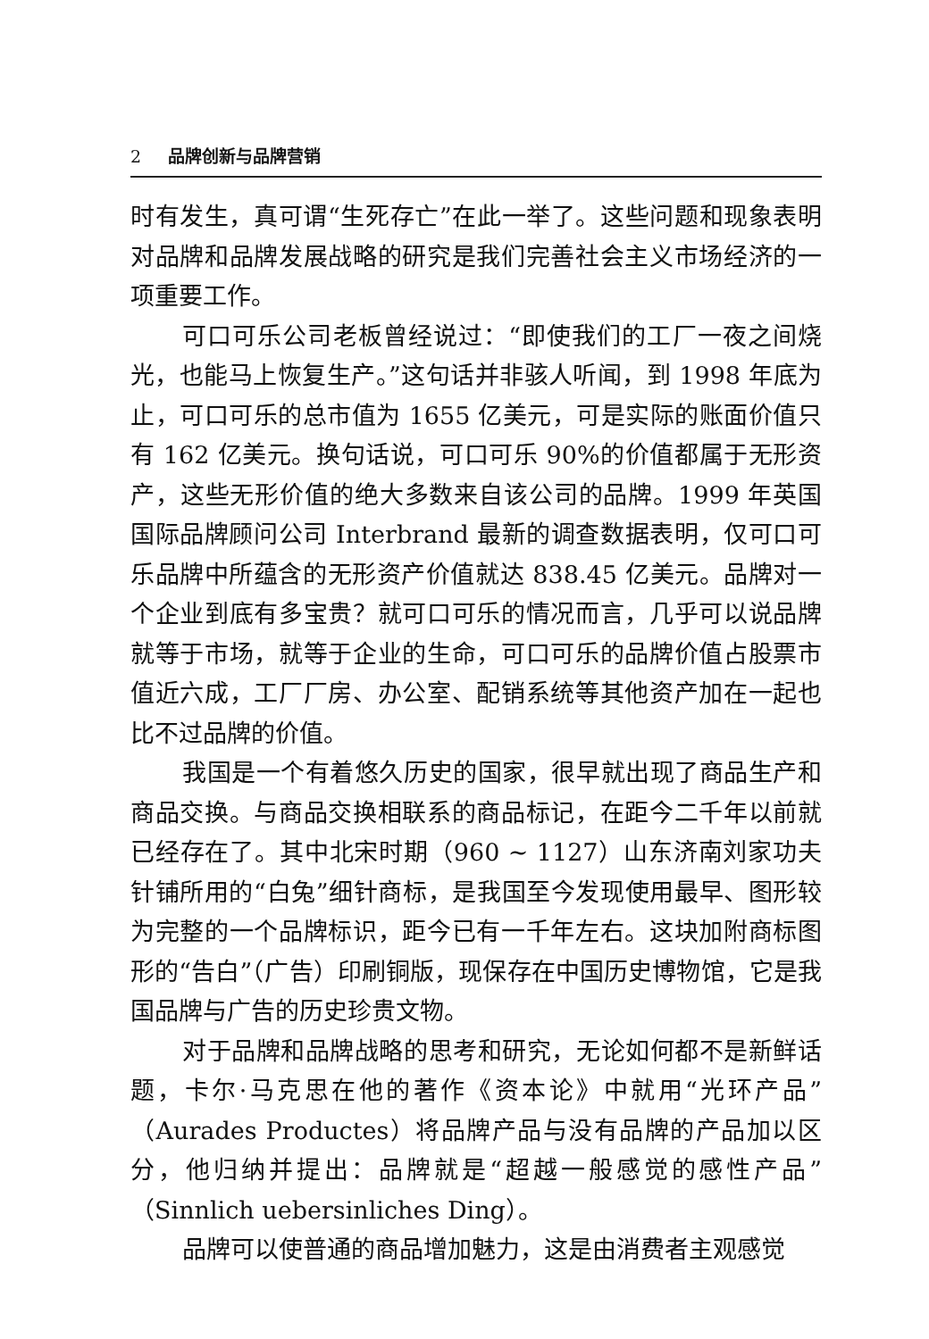2 品牌创新与品牌营销
时有发生，真可谓“生死存亡”在此一举了。这些问题和现象表明对品牌和品牌发展战略的研究是我们完善社会主义市场经济的一项重要工作。
可口可乐公司老板曾经说过：“即使我们的工厂一夜之间烧光，也能马上恢复生产。”这句话并非骇人听闻，到 1998 年底为止，可口可乐的总市值为 1655 亿美元，可是实际的账面价值只有 162 亿美元。换句话说，可口可乐 90%的价值都属于无形资产，这些无形价值的绝大多数来自该公司的品牌。1999 年英国国际品牌顾问公司 Interbrand 最新的调查数据表明，仅可口可乐品牌中所蕴含的无形资产价值就达 838.45 亿美元。品牌对一个企业到底有多宝贵？就可口可乐的情况而言，几乎可以说品牌就等于市场，就等于企业的生命，可口可乐的品牌价值占股票市值近六成，工厂厂房、办公室、配销系统等其他资产加在一起也比不过品牌的价值。
我国是一个有着悠久历史的国家，很早就出现了商品生产和商品交换。与商品交换相联系的商品标记，在距今二千年以前就已经存在了。其中北宋时期（960 ~ 1127）山东济南刘家功夫针铺所用的“白兔”细针商标，是我国至今发现使用最早、图形较为完整的一个品牌标识，距今已有一千年左右。这块加附商标图形的“告白”（广告）印刷铜版，现保存在中国历史博物馆，它是我国品牌与广告的历史珍贵文物。
对于品牌和品牌战略的思考和研究，无论如何都不是新鲜话题，卡尔·马克思在他的著作《资本论》中就用“光环产品”（Aurades Productes）将品牌产品与没有品牌的产品加以区分，他归纳并提出：品牌就是“超越一般感觉的感性产品”（Sinnlich uebersinliches Ding）。
品牌可以使普通的商品增加魅力，这是由消费者主观感觉